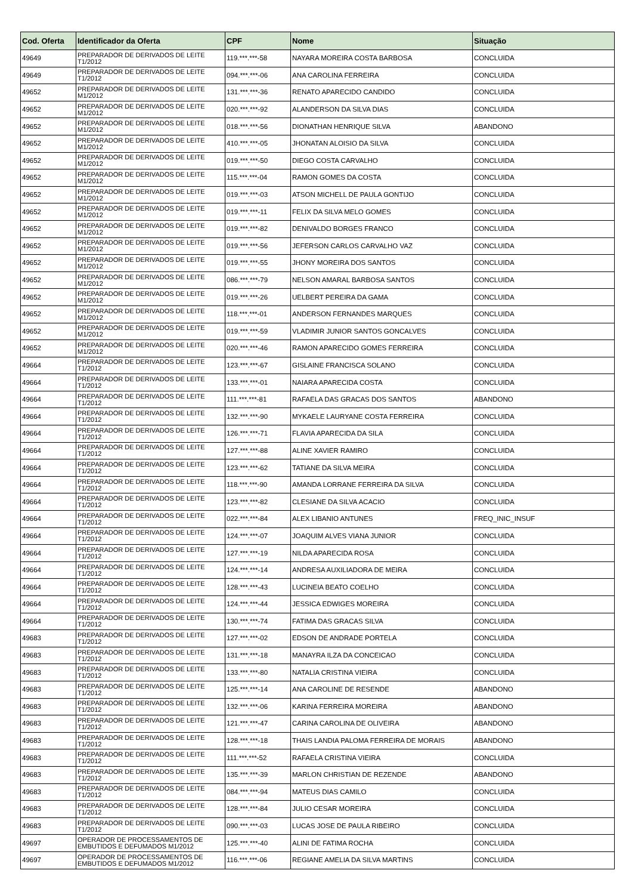| Cod. Oferta | Identificador da Oferta | CPF | Nome | Situação |
| --- | --- | --- | --- | --- |
| 49649 | PREPARADOR DE DERIVADOS DE LEITE T1/2012 | 119.***.***-58 | NAYARA MOREIRA COSTA BARBOSA | CONCLUIDA |
| 49649 | PREPARADOR DE DERIVADOS DE LEITE T1/2012 | 094.***.***-06 | ANA CAROLINA FERREIRA | CONCLUIDA |
| 49652 | PREPARADOR DE DERIVADOS DE LEITE M1/2012 | 131.***.***-36 | RENATO APARECIDO CANDIDO | CONCLUIDA |
| 49652 | PREPARADOR DE DERIVADOS DE LEITE M1/2012 | 020.***.***-92 | ALANDERSON DA SILVA DIAS | CONCLUIDA |
| 49652 | PREPARADOR DE DERIVADOS DE LEITE M1/2012 | 018.***.***-56 | DIONATHAN HENRIQUE SILVA | ABANDONO |
| 49652 | PREPARADOR DE DERIVADOS DE LEITE M1/2012 | 410.***.***-05 | JHONATAN ALOISIO DA SILVA | CONCLUIDA |
| 49652 | PREPARADOR DE DERIVADOS DE LEITE M1/2012 | 019.***.***-50 | DIEGO COSTA CARVALHO | CONCLUIDA |
| 49652 | PREPARADOR DE DERIVADOS DE LEITE M1/2012 | 115.***.***-04 | RAMON GOMES DA COSTA | CONCLUIDA |
| 49652 | PREPARADOR DE DERIVADOS DE LEITE M1/2012 | 019.***.***-03 | ATSON MICHELL DE PAULA GONTIJO | CONCLUIDA |
| 49652 | PREPARADOR DE DERIVADOS DE LEITE M1/2012 | 019.***.***-11 | FELIX DA SILVA MELO GOMES | CONCLUIDA |
| 49652 | PREPARADOR DE DERIVADOS DE LEITE M1/2012 | 019.***.***-82 | DENIVALDO BORGES FRANCO | CONCLUIDA |
| 49652 | PREPARADOR DE DERIVADOS DE LEITE M1/2012 | 019.***.***-56 | JEFERSON CARLOS CARVALHO VAZ | CONCLUIDA |
| 49652 | PREPARADOR DE DERIVADOS DE LEITE M1/2012 | 019.***.***-55 | JHONY MOREIRA DOS SANTOS | CONCLUIDA |
| 49652 | PREPARADOR DE DERIVADOS DE LEITE M1/2012 | 086.***.***-79 | NELSON AMARAL BARBOSA SANTOS | CONCLUIDA |
| 49652 | PREPARADOR DE DERIVADOS DE LEITE M1/2012 | 019.***.***-26 | UELBERT PEREIRA DA GAMA | CONCLUIDA |
| 49652 | PREPARADOR DE DERIVADOS DE LEITE M1/2012 | 118.***.***-01 | ANDERSON FERNANDES MARQUES | CONCLUIDA |
| 49652 | PREPARADOR DE DERIVADOS DE LEITE M1/2012 | 019.***.***-59 | VLADIMIR JUNIOR SANTOS GONCALVES | CONCLUIDA |
| 49652 | PREPARADOR DE DERIVADOS DE LEITE M1/2012 | 020.***.***-46 | RAMON APARECIDO GOMES FERREIRA | CONCLUIDA |
| 49664 | PREPARADOR DE DERIVADOS DE LEITE T1/2012 | 123.***.***-67 | GISLAINE FRANCISCA SOLANO | CONCLUIDA |
| 49664 | PREPARADOR DE DERIVADOS DE LEITE T1/2012 | 133.***.***-01 | NAIARA APARECIDA COSTA | CONCLUIDA |
| 49664 | PREPARADOR DE DERIVADOS DE LEITE T1/2012 | 111.***.***-81 | RAFAELA DAS GRACAS DOS SANTOS | ABANDONO |
| 49664 | PREPARADOR DE DERIVADOS DE LEITE T1/2012 | 132.***.***-90 | MYKAELE LAURYANE COSTA FERREIRA | CONCLUIDA |
| 49664 | PREPARADOR DE DERIVADOS DE LEITE T1/2012 | 126.***.***-71 | FLAVIA APARECIDA DA SILA | CONCLUIDA |
| 49664 | PREPARADOR DE DERIVADOS DE LEITE T1/2012 | 127.***.***-88 | ALINE XAVIER RAMIRO | CONCLUIDA |
| 49664 | PREPARADOR DE DERIVADOS DE LEITE T1/2012 | 123.***.***-62 | TATIANE DA SILVA MEIRA | CONCLUIDA |
| 49664 | PREPARADOR DE DERIVADOS DE LEITE T1/2012 | 118.***.***-90 | AMANDA LORRANE FERREIRA DA SILVA | CONCLUIDA |
| 49664 | PREPARADOR DE DERIVADOS DE LEITE T1/2012 | 123.***.***-82 | CLESIANE DA SILVA ACACIO | CONCLUIDA |
| 49664 | PREPARADOR DE DERIVADOS DE LEITE T1/2012 | 022.***.***-84 | ALEX LIBANIO ANTUNES | FREQ_INIC_INSUF |
| 49664 | PREPARADOR DE DERIVADOS DE LEITE T1/2012 | 124.***.***-07 | JOAQUIM ALVES VIANA JUNIOR | CONCLUIDA |
| 49664 | PREPARADOR DE DERIVADOS DE LEITE T1/2012 | 127.***.***-19 | NILDA APARECIDA ROSA | CONCLUIDA |
| 49664 | PREPARADOR DE DERIVADOS DE LEITE T1/2012 | 124.***.***-14 | ANDRESA AUXILIADORA DE MEIRA | CONCLUIDA |
| 49664 | PREPARADOR DE DERIVADOS DE LEITE T1/2012 | 128.***.***-43 | LUCINEIA BEATO COELHO | CONCLUIDA |
| 49664 | PREPARADOR DE DERIVADOS DE LEITE T1/2012 | 124.***.***-44 | JESSICA EDWIGES MOREIRA | CONCLUIDA |
| 49664 | PREPARADOR DE DERIVADOS DE LEITE T1/2012 | 130.***.***-74 | FATIMA DAS GRACAS SILVA | CONCLUIDA |
| 49683 | PREPARADOR DE DERIVADOS DE LEITE T1/2012 | 127.***.***-02 | EDSON DE ANDRADE PORTELA | CONCLUIDA |
| 49683 | PREPARADOR DE DERIVADOS DE LEITE T1/2012 | 131.***.***-18 | MANAYRA ILZA DA CONCEICAO | CONCLUIDA |
| 49683 | PREPARADOR DE DERIVADOS DE LEITE T1/2012 | 133.***.***-80 | NATALIA CRISTINA VIEIRA | CONCLUIDA |
| 49683 | PREPARADOR DE DERIVADOS DE LEITE T1/2012 | 125.***.***-14 | ANA CAROLINE DE RESENDE | ABANDONO |
| 49683 | PREPARADOR DE DERIVADOS DE LEITE T1/2012 | 132.***.***-06 | KARINA FERREIRA MOREIRA | ABANDONO |
| 49683 | PREPARADOR DE DERIVADOS DE LEITE T1/2012 | 121.***.***-47 | CARINA CAROLINA DE OLIVEIRA | ABANDONO |
| 49683 | PREPARADOR DE DERIVADOS DE LEITE T1/2012 | 128.***.***-18 | THAIS LANDIA PALOMA FERREIRA DE MORAIS | ABANDONO |
| 49683 | PREPARADOR DE DERIVADOS DE LEITE T1/2012 | 111.***.***-52 | RAFAELA CRISTINA VIEIRA | CONCLUIDA |
| 49683 | PREPARADOR DE DERIVADOS DE LEITE T1/2012 | 135.***.***-39 | MARLON CHRISTIAN DE REZENDE | ABANDONO |
| 49683 | PREPARADOR DE DERIVADOS DE LEITE T1/2012 | 084.***.***-94 | MATEUS DIAS CAMILO | CONCLUIDA |
| 49683 | PREPARADOR DE DERIVADOS DE LEITE T1/2012 | 128.***.***-84 | JULIO CESAR MOREIRA | CONCLUIDA |
| 49683 | PREPARADOR DE DERIVADOS DE LEITE T1/2012 | 090.***.***-03 | LUCAS JOSE DE PAULA RIBEIRO | CONCLUIDA |
| 49697 | OPERADOR DE PROCESSAMENTOS DE EMBUTIDOS E DEFUMADOS M1/2012 | 125.***.***-40 | ALINI DE FATIMA ROCHA | CONCLUIDA |
| 49697 | OPERADOR DE PROCESSAMENTOS DE EMBUTIDOS E DEFUMADOS M1/2012 | 116.***.***-06 | REGIANE AMELIA DA SILVA MARTINS | CONCLUIDA |